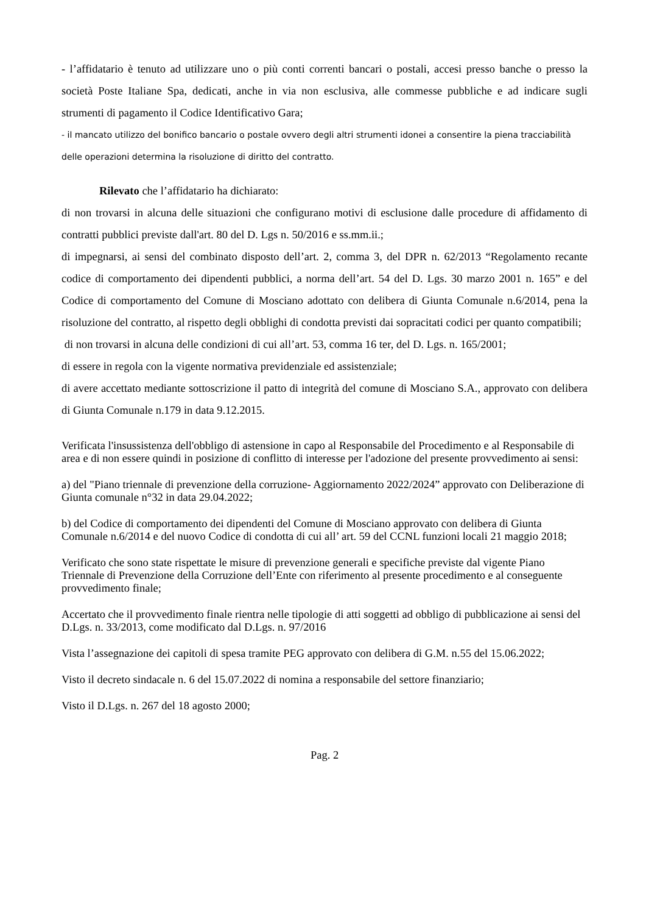- l’affidatario è tenuto ad utilizzare uno o più conti correnti bancari o postali, accesi presso banche o presso la società Poste Italiane Spa, dedicati, anche in via non esclusiva, alle commesse pubbliche e ad indicare sugli strumenti di pagamento il Codice Identificativo Gara;
- il mancato utilizzo del bonifico bancario o postale ovvero degli altri strumenti idonei a consentire la piena tracciabilità delle operazioni determina la risoluzione di diritto del contratto.
Rilevato che l’affidatario ha dichiarato:
di non trovarsi in alcuna delle situazioni che configurano motivi di esclusione dalle procedure di affidamento di contratti pubblici previste dall'art. 80 del D. Lgs n. 50/2016 e ss.mm.ii.;
di impegnarsi, ai sensi del combinato disposto dell’art. 2, comma 3, del DPR n. 62/2013 “Regolamento recante codice di comportamento dei dipendenti pubblici, a norma dell’art. 54 del D. Lgs. 30 marzo 2001 n. 165” e del Codice di comportamento del Comune di Mosciano adottato con delibera di Giunta Comunale n.6/2014, pena la risoluzione del contratto, al rispetto degli obblighi di condotta previsti dai sopracitati codici per quanto compatibili;
di non trovarsi in alcuna delle condizioni di cui all’art. 53, comma 16 ter, del D. Lgs. n. 165/2001;
di essere in regola con la vigente normativa previdenziale ed assistenziale;
di avere accettato mediante sottoscrizione il patto di integrità del comune di Mosciano S.A., approvato con delibera di Giunta Comunale n.179 in data 9.12.2015.
Verificata l'insussistenza dell'obbligo di astensione in capo al Responsabile del Procedimento e al Responsabile di area e di non essere quindi in posizione di conflitto di interesse per l'adozione del presente provvedimento ai sensi:
a) del "Piano triennale di prevenzione della corruzione- Aggiornamento 2022/2024” approvato con Deliberazione di Giunta comunale n°32 in data 29.04.2022;
b) del Codice di comportamento dei dipendenti del Comune di Mosciano approvato con delibera di Giunta Comunale n.6/2014 e del nuovo Codice di condotta di cui all’ art. 59 del CCNL funzioni locali 21 maggio 2018;
Verificato che sono state rispettate le misure di prevenzione generali e specifiche previste dal vigente Piano Triennale di Prevenzione della Corruzione dell’Ente con riferimento al presente procedimento e al conseguente provvedimento finale;
Accertato che il provvedimento finale rientra nelle tipologie di atti soggetti ad obbligo di pubblicazione ai sensi del D.Lgs. n. 33/2013, come modificato dal D.Lgs. n. 97/2016
Vista l’assegnazione dei capitoli di spesa tramite PEG approvato con delibera di G.M. n.55 del 15.06.2022;
Visto il decreto sindacale n. 6 del 15.07.2022 di nomina a responsabile del settore finanziario;
Visto il D.Lgs. n. 267 del 18 agosto 2000;
Pag. 2